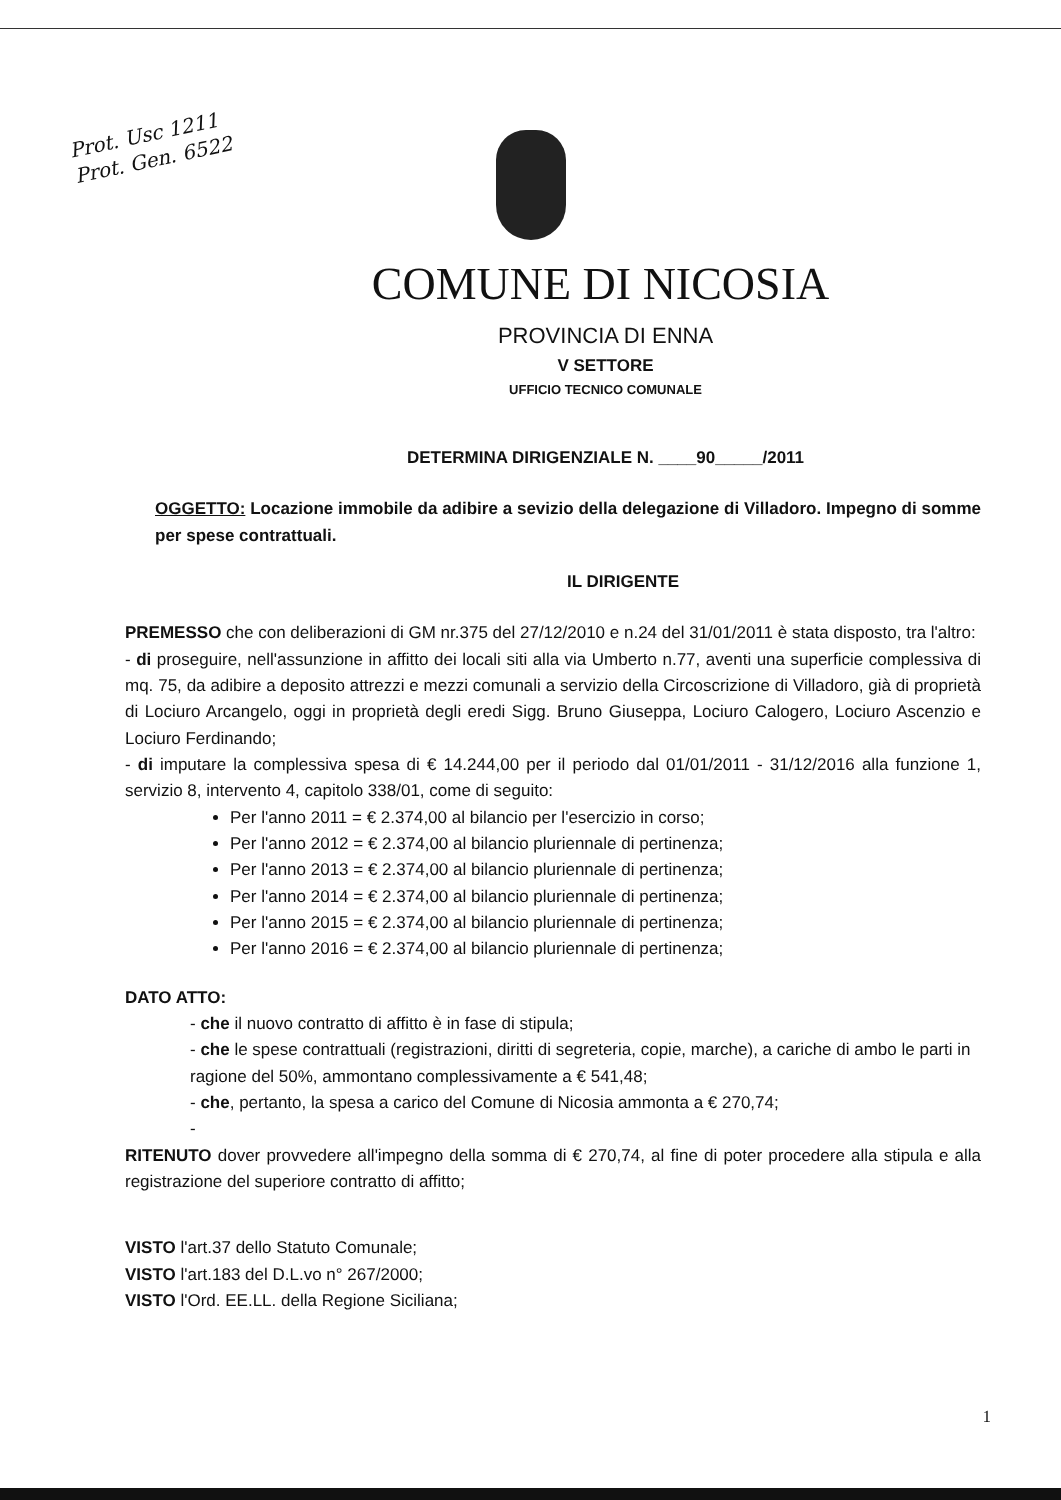Prot. Usc 1211
Prot. Gen. 6522
COMUNE DI NICOSIA
PROVINCIA DI ENNA
V SETTORE
UFFICIO TECNICO COMUNALE
DETERMINA DIRIGENZIALE N. ____90_____/2011
OGGETTO: Locazione immobile da adibire a sevizio della delegazione di Villadoro. Impegno di somme per spese contrattuali.
IL DIRIGENTE
PREMESSO che con deliberazioni di GM nr.375 del 27/12/2010 e n.24 del 31/01/2011 è stata disposto, tra l'altro:
- di proseguire, nell'assunzione in affitto dei locali siti alla via Umberto n.77, aventi una superficie complessiva di mq. 75, da adibire a deposito attrezzi e mezzi comunali a servizio della Circoscrizione di Villadoro, già di proprietà di Lociuro Arcangelo, oggi in proprietà degli eredi Sigg. Bruno Giuseppa, Lociuro Calogero, Lociuro Ascenzio e Lociuro Ferdinando;
- di imputare la complessiva spesa di € 14.244,00 per il periodo dal 01/01/2011 - 31/12/2016 alla funzione 1, servizio 8, intervento 4, capitolo 338/01, come di seguito:
Per l'anno 2011 = € 2.374,00 al bilancio per l'esercizio in corso;
Per l'anno 2012 = € 2.374,00 al bilancio pluriennale di pertinenza;
Per l'anno 2013 = € 2.374,00 al bilancio pluriennale di pertinenza;
Per l'anno 2014 = € 2.374,00 al bilancio pluriennale di pertinenza;
Per l'anno 2015 = € 2.374,00 al bilancio pluriennale di pertinenza;
Per l'anno 2016 = € 2.374,00 al bilancio pluriennale di pertinenza;
DATO ATTO:
- che il nuovo contratto di affitto è in fase di stipula;
- che le spese contrattuali (registrazioni, diritti di segreteria, copie, marche), a cariche di ambo le parti in ragione del 50%, ammontano complessivamente a € 541,48;
- che, pertanto, la spesa a carico del Comune di Nicosia ammonta a € 270,74;
-
RITENUTO dover provvedere all'impegno della somma di € 270,74, al fine di poter procedere alla stipula e alla registrazione del superiore contratto di affitto;
VISTO l'art.37 dello Statuto Comunale;
VISTO l'art.183 del D.L.vo n° 267/2000;
VISTO l'Ord. EE.LL. della Regione Siciliana;
1